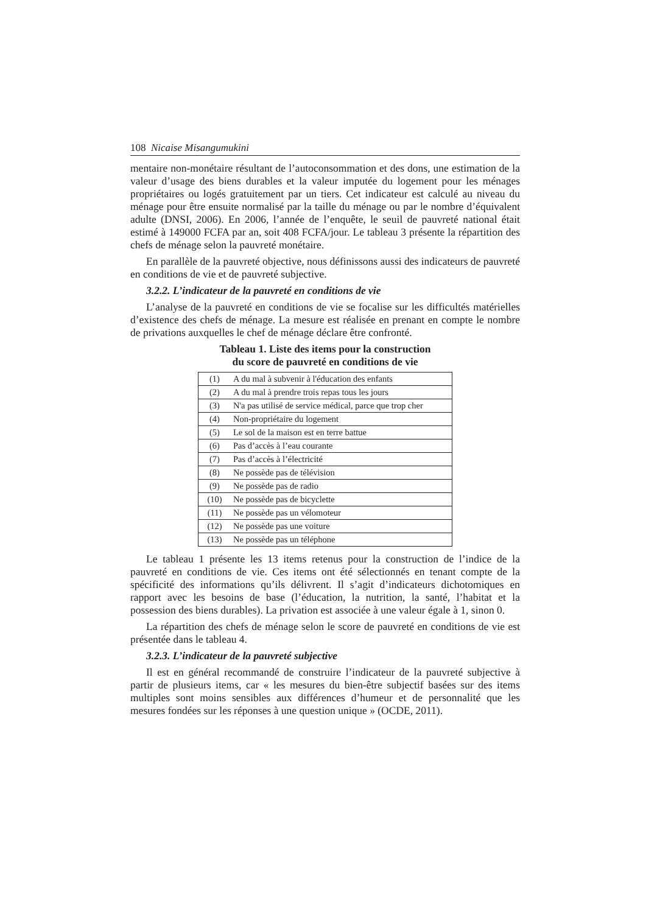108 Nicaise Misangumukini
mentaire non-monétaire résultant de l’autoconsommation et des dons, une estimation de la valeur d’usage des biens durables et la valeur imputée du logement pour les ménages propriétaires ou logés gratuitement par un tiers. Cet indicateur est calculé au niveau du ménage pour être ensuite normalisé par la taille du ménage ou par le nombre d’équivalent adulte (DNSI, 2006). En 2006, l’année de l’enquête, le seuil de pauvreté national était estimé à 149000 FCFA par an, soit 408 FCFA/jour. Le tableau 3 présente la répartition des chefs de ménage selon la pauvreté monétaire.
En parallèle de la pauvreté objective, nous définissons aussi des indicateurs de pauvreté en conditions de vie et de pauvreté subjective.
3.2.2. L’indicateur de la pauvreté en conditions de vie
L’analyse de la pauvreté en conditions de vie se focalise sur les difficultés matérielles d’existence des chefs de ménage. La mesure est réalisée en prenant en compte le nombre de privations auxquelles le chef de ménage déclare être confronté.
Tableau 1. Liste des items pour la construction
du score de pauvreté en conditions de vie
| (1) | A du mal à subvenir à l'éducation des enfants |
| (2) | A du mal à prendre trois repas tous les jours |
| (3) | N'a pas utilisé de service médical, parce que trop cher |
| (4) | Non-propriétaire du logement |
| (5) | Le sol de la maison est en terre battue |
| (6) | Pas d’accès à l’eau courante |
| (7) | Pas d’accès à l’électricité |
| (8) | Ne possède pas de télévision |
| (9) | Ne possède pas de radio |
| (10) | Ne possède pas de bicyclette |
| (11) | Ne possède pas un vélomoteur |
| (12) | Ne possède pas une voiture |
| (13) | Ne possède pas un téléphone |
Le tableau 1 présente les 13 items retenus pour la construction de l’indice de la pauvreté en conditions de vie. Ces items ont été sélectionnés en tenant compte de la spécificité des informations qu’ils délivrent. Il s’agit d’indicateurs dichotomiques en rapport avec les besoins de base (l’éducation, la nutrition, la santé, l’habitat et la possession des biens durables). La privation est associée à une valeur égale à 1, sinon 0.
La répartition des chefs de ménage selon le score de pauvreté en conditions de vie est présentée dans le tableau 4.
3.2.3. L’indicateur de la pauvreté subjective
Il est en général recommandé de construire l’indicateur de la pauvreté subjective à partir de plusieurs items, car « les mesures du bien-être subjectif basées sur des items multiples sont moins sensibles aux différences d’humeur et de personnalité que les mesures fondées sur les réponses à une question unique » (OCDE, 2011).